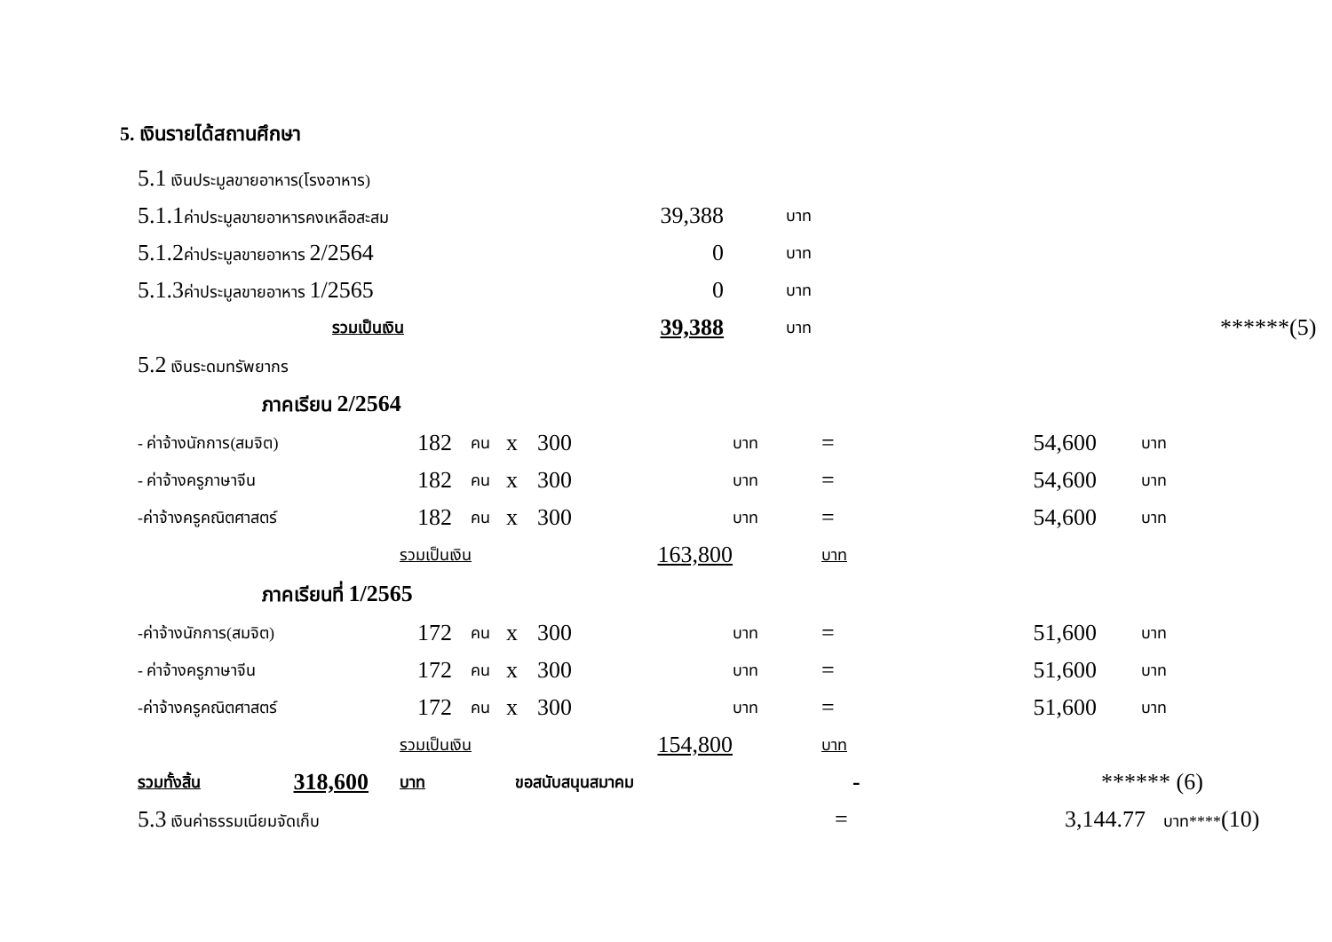5. เงินรายได้สถานศึกษา
| 5.1 เงินประมูลขายอาหาร(โรงอาหาร) | | | | |
| 5.1.1 ค่าประมูลขายอาหารคงเหลือสะสม | 39,388 | บาท | | |
| 5.1.2 ค่าประมูลขายอาหาร 2/2564 | 0 | บาท | | |
| 5.1.3 ค่าประมูลขายอาหาร 1/2565 | 0 | บาท | | |
| รวมเป็นเงิน | 39,388 | บาท | | ******(5) |
| 5.2 เงินระดมทรัพยากร | | | | |
ภาคเรียน 2/2564
| - ค่าจ้างนักการ(สมจิต) | 182 | คน | x | 300 | บาท | = | 54,600 | บาท |
| - ค่าจ้างครูภาษาจีน | 182 | คน | x | 300 | บาท | = | 54,600 | บาท |
| -ค่าจ้างครูคณิตศาสตร์ | 182 | คน | x | 300 | บาท | = | 54,600 | บาท |
| รวมเป็นเงิน | | | | 163,800 | บาท | | | |
ภาคเรียนที่ 1/2565
| -ค่าจ้างนักการ(สมจิต) | 172 | คน | x | 300 | บาท | = | 51,600 | บาท |
| - ค่าจ้างครูภาษาจีน | 172 | คน | x | 300 | บาท | = | 51,600 | บาท |
| -ค่าจ้างครูคณิตศาสตร์ | 172 | คน | x | 300 | บาท | = | 51,600 | บาท |
| รวมเป็นเงิน | | | | 154,800 | บาท | | | |
| รวมทั้งสิ้น | 318,600 | บาท | ขอสนับสนุนสมาคม | - | ****** (6) |
| 5.3 เงินค่าธรรมเนียมจัดเก็บ | = | 3,144.77 | บาท**** (10) |